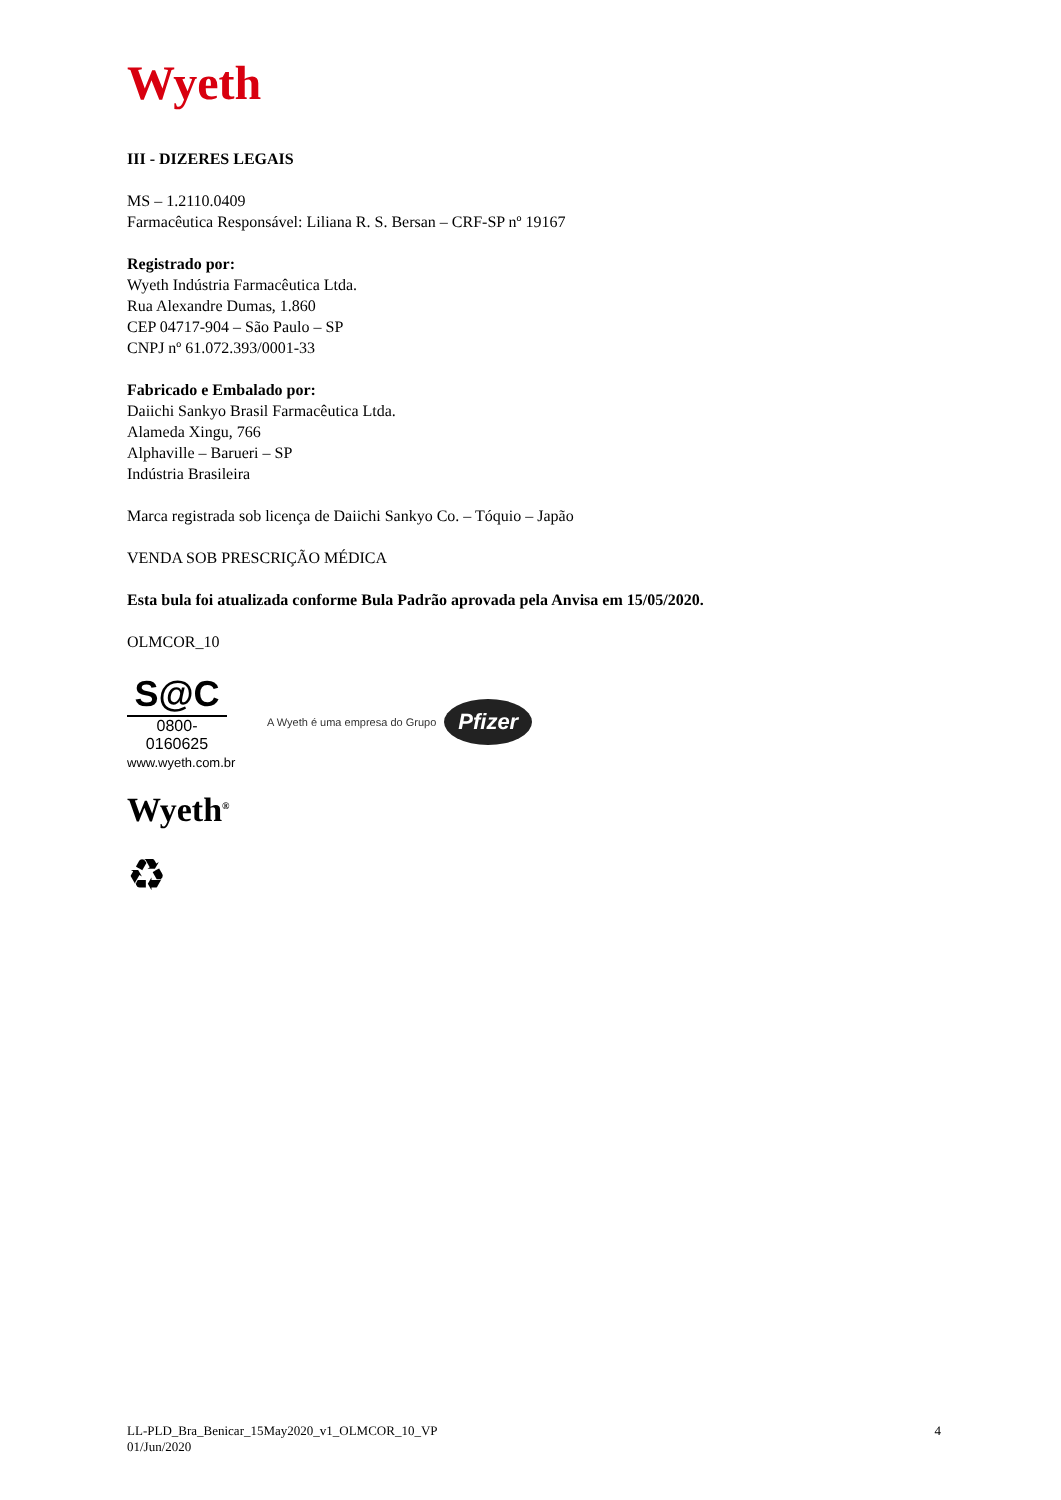Wyeth
III - DIZERES LEGAIS
MS – 1.2110.0409
Farmacêutica Responsável: Liliana R. S. Bersan – CRF-SP nº 19167
Registrado por:
Wyeth Indústria Farmacêutica Ltda.
Rua Alexandre Dumas, 1.860
CEP 04717-904 – São Paulo – SP
CNPJ nº 61.072.393/0001-33
Fabricado e Embalado por:
Daiichi Sankyo Brasil Farmacêutica Ltda.
Alameda Xingu, 766
Alphaville – Barueri – SP
Indústria Brasileira
Marca registrada sob licença de Daiichi Sankyo Co. – Tóquio – Japão
VENDA SOB PRESCRIÇÃO MÉDICA
Esta bula foi atualizada conforme Bula Padrão aprovada pela Anvisa em 15/05/2020.
OLMCOR_10
S@C
0800-0160625
www.wyeth.com.br
A Wyeth é uma empresa do Grupo Pfizer
Wyeth<sup>®</sup>
♻
LL-PLD_Bra_Benicar_15May2020_v1_OLMCOR_10_VP
01/Jun/2020
4